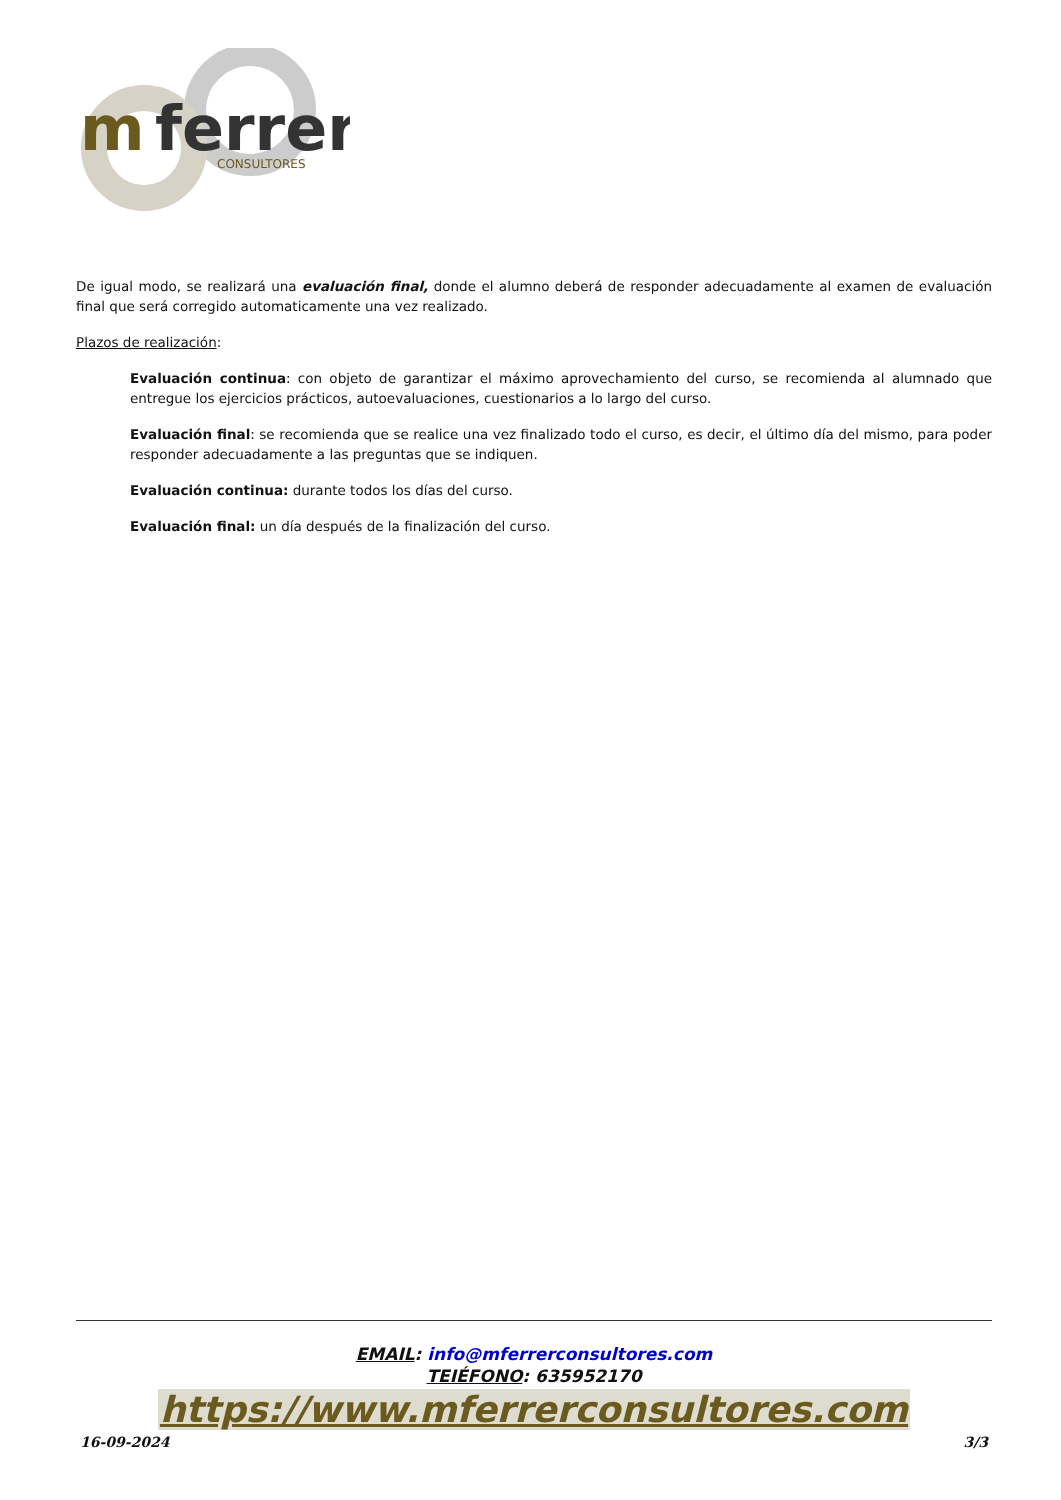m
ferrer
CONSULTORES
De igual modo, se realizará una evaluación final, donde el alumno deberá de responder adecuadamente al examen de evaluación final que será corregido automaticamente una vez realizado.
Plazos de realización:
Evaluación continua: con objeto de garantizar el máximo aprovechamiento del curso, se recomienda al alumnado que entregue los ejercicios prácticos, autoevaluaciones, cuestionarios a lo largo del curso.
Evaluación final: se recomienda que se realice una vez finalizado todo el curso, es decir, el último día del mismo, para poder responder adecuadamente a las preguntas que se indiquen.
Evaluación continua: durante todos los días del curso.
Evaluación final: un día después de la finalización del curso.
EMAIL: info@mferrerconsultores.com
TEIÉFONO: 635952170
https://www.mferrerconsultores.com
16-09-2024 3/3